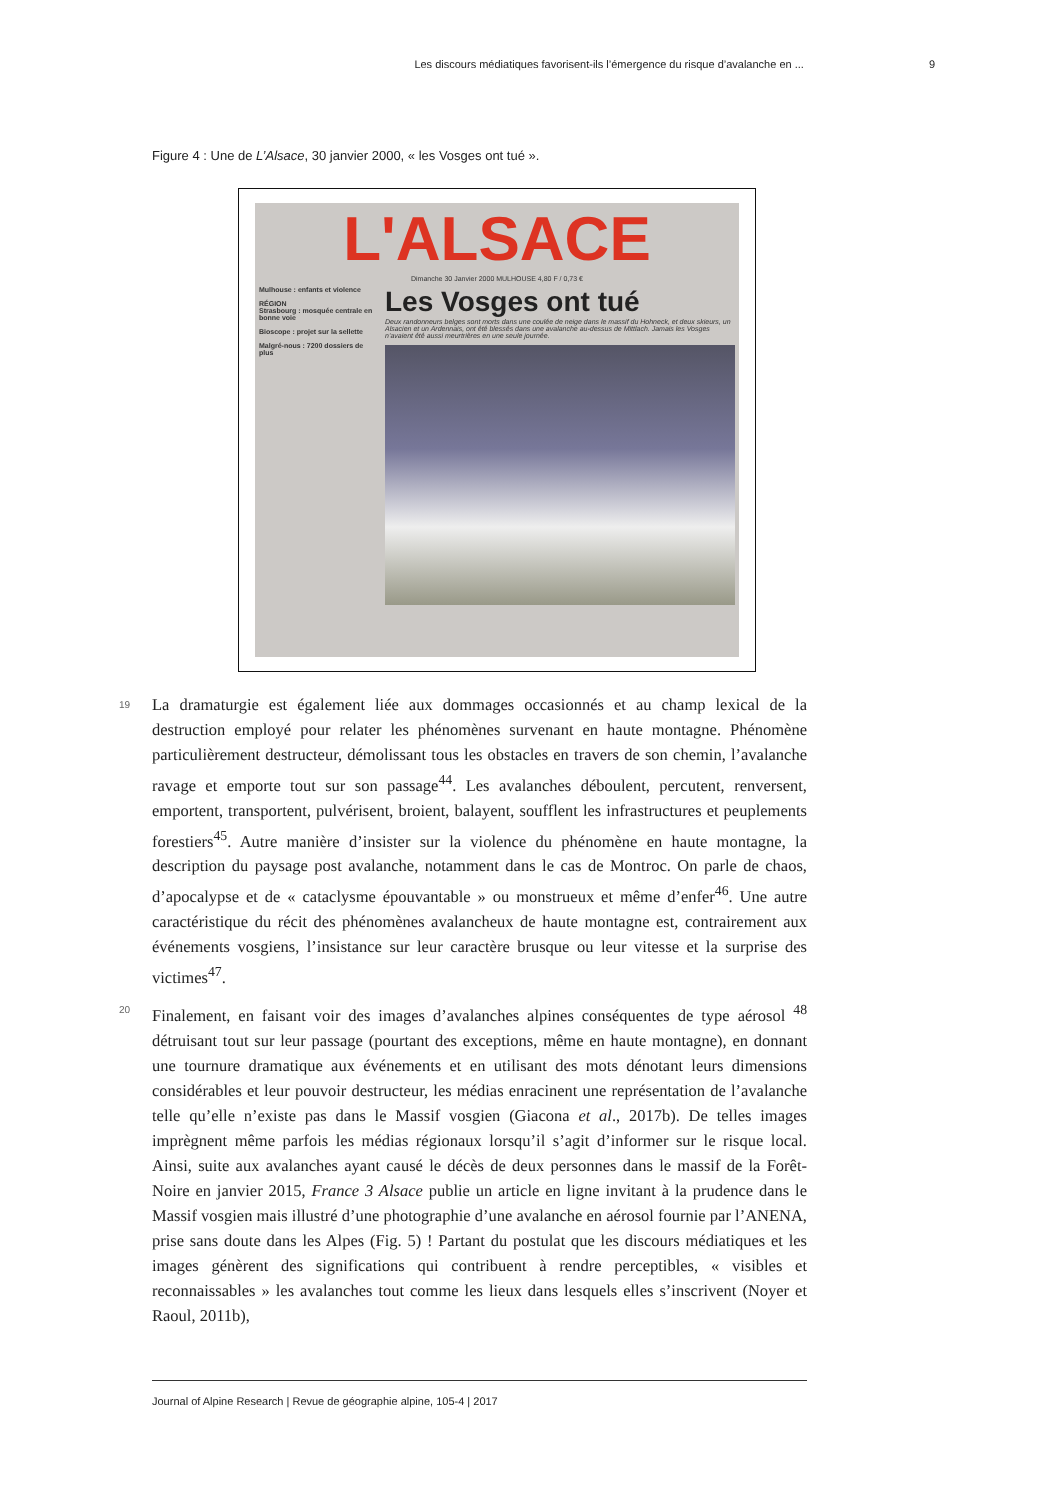Les discours médiatiques favorisent-ils l’émergence du risque d’avalanche en ... 9
Figure 4 : Une de L’Alsace, 30 janvier 2000, « les Vosges ont tué ».
L'ALSACE
Dimanche 30 Janvier 2000 MULHOUSE 4,80 F / 0,73 €
Mulhouse : enfants et violence
RÉGION
Strasbourg : mosquée centrale en bonne voie
Bioscope : projet sur la sellette
Malgré-nous : 7200 dossiers de plus
Les Vosges ont tué
Deux randonneurs belges sont morts dans une coulée de neige dans le massif du Hohneck, et deux skieurs, un Alsacien et un Ardennais, ont été blessés dans une avalanche au-dessus de Mittlach. Jamais les Vosges n’avaient été aussi meurtrières en une seule journée.
19 La dramaturgie est également liée aux dommages occasionnés et au champ lexical de la destruction employé pour relater les phénomènes survenant en haute montagne. Phénomène particulièrement destructeur, démolissant tous les obstacles en travers de son chemin, l’avalanche ravage et emporte tout sur son passage<sup>44</sup>. Les avalanches déboulent, percutent, renversent, emportent, transportent, pulvérisent, broient, balayent, soufflent les infrastructures et peuplements forestiers<sup>45</sup>. Autre manière d’insister sur la violence du phénomène en haute montagne, la description du paysage post avalanche, notamment dans le cas de Montroc. On parle de chaos, d’apocalypse et de « cataclysme épouvantable » ou monstrueux et même d’enfer<sup>46</sup>. Une autre caractéristique du récit des phénomènes avalancheux de haute montagne est, contrairement aux événements vosgiens, l’insistance sur leur caractère brusque ou leur vitesse et la surprise des victimes<sup>47</sup>.
20 Finalement, en faisant voir des images d’avalanches alpines conséquentes de type aérosol <sup>48</sup> détruisant tout sur leur passage (pourtant des exceptions, même en haute montagne), en donnant une tournure dramatique aux événements et en utilisant des mots dénotant leurs dimensions considérables et leur pouvoir destructeur, les médias enracinent une représentation de l’avalanche telle qu’elle n’existe pas dans le Massif vosgien (Giacona et al., 2017b). De telles images imprègnent même parfois les médias régionaux lorsqu’il s’agit d’informer sur le risque local. Ainsi, suite aux avalanches ayant causé le décès de deux personnes dans le massif de la Forêt-Noire en janvier 2015, France 3 Alsace publie un article en ligne invitant à la prudence dans le Massif vosgien mais illustré d’une photographie d’une avalanche en aérosol fournie par l’ANENA, prise sans doute dans les Alpes (Fig. 5) ! Partant du postulat que les discours médiatiques et les images génèrent des significations qui contribuent à rendre perceptibles, « visibles et reconnaissables » les avalanches tout comme les lieux dans lesquels elles s’inscrivent (Noyer et Raoul, 2011b),
Journal of Alpine Research | Revue de géographie alpine, 105-4 | 2017